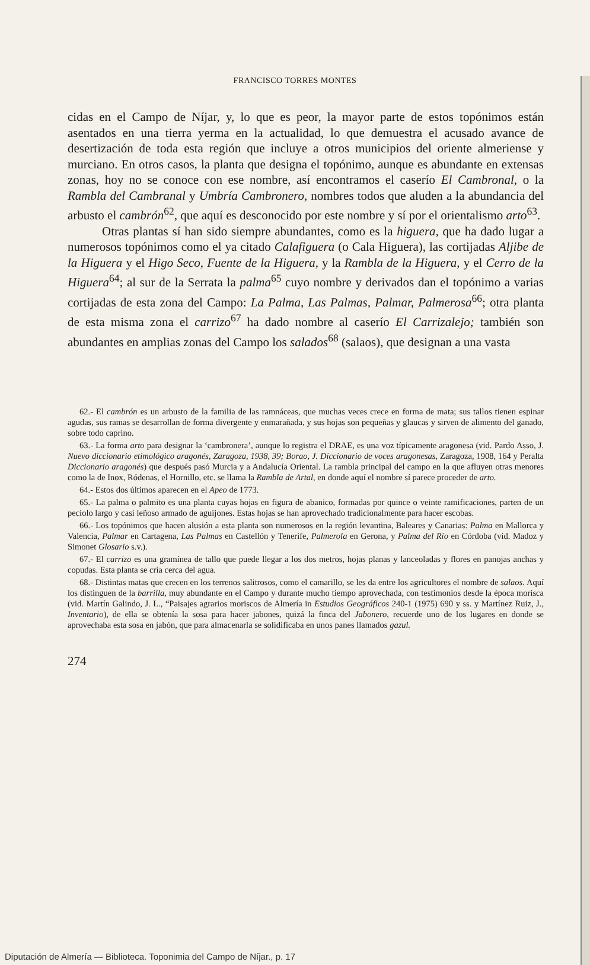FRANCISCO TORRES MONTES
cidas en el Campo de Níjar, y, lo que es peor, la mayor parte de estos topónimos están asentados en una tierra yerma en la actualidad, lo que demuestra el acusado avance de desertización de toda esta región que incluye a otros municipios del oriente almeriense y murciano. En otros casos, la planta que designa el topónimo, aunque es abundante en extensas zonas, hoy no se conoce con ese nombre, así encontramos el caserío El Cambronal, o la Rambla del Cambranal y Umbría Cambronero, nombres todos que aluden a la abundancia del arbusto el cambrón<sup>62</sup>, que aquí es desconocido por este nombre y sí por el orientalismo arto<sup>63</sup>.
Otras plantas sí han sido siempre abundantes, como es la higuera, que ha dado lugar a numerosos topónimos como el ya citado Calafiguera (o Cala Higuera), las cortijadas Aljibe de la Higuera y el Higo Seco, Fuente de la Higuera, y la Rambla de la Higuera, y el Cerro de la Higuera<sup>64</sup>; al sur de la Serrata la palma<sup>65</sup> cuyo nombre y derivados dan el topónimo a varias cortijadas de esta zona del Campo: La Palma, Las Palmas, Palmar, Palmerosa<sup>66</sup>; otra planta de esta misma zona el carrizo<sup>67</sup> ha dado nombre al caserío El Carrizalejo; también son abundantes en amplias zonas del Campo los salados<sup>68</sup> (salaos), que designan a una vasta
62.- El cambrón es un arbusto de la familia de las ramnáceas, que muchas veces crece en forma de mata; sus tallos tienen espinar agudas, sus ramas se desarrollan de forma divergente y enmarañada, y sus hojas son pequeñas y glaucas y sirven de alimento del ganado, sobre todo caprino.
63.- La forma arto para designar la ‘cambronera’, aunque lo registra el DRAE, es una voz típicamente aragonesa (vid. Pardo Asso, J. Nuevo diccionario etimológico aragonés, Zaragoza, 1938, 39; Borao, J. Diccionario de voces aragonesas, Zaragoza, 1908, 164 y Peralta Diccionario aragonés) que después pasó Murcia y a Andalucía Oriental. La rambla principal del campo en la que afluyen otras menores como la de Inox, Ródenas, el Hornillo, etc. se llama la Rambla de Artal, en donde aquí el nombre sí parece proceder de arto.
64.- Estos dos últimos aparecen en el Apeo de 1773.
65.- La palma o palmito es una planta cuyas hojas en figura de abanico, formadas por quince o veinte ramificaciones, parten de un peciolo largo y casi leñoso armado de aguijones. Estas hojas se han aprovechado tradicionalmente para hacer escobas.
66.- Los topónimos que hacen alusión a esta planta son numerosos en la región levantina, Baleares y Canarias: Palma en Mallorca y Valencia, Palmar en Cartagena, Las Palmas en Castellón y Tenerife, Palmerola en Gerona, y Palma del Río en Córdoba (vid. Madoz y Simonet Glosario s.v.).
67.- El carrizo es una gramínea de tallo que puede llegar a los dos metros, hojas planas y lanceoladas y flores en panojas anchas y copudas. Esta planta se cría cerca del agua.
68.- Distintas matas que crecen en los terrenos salitrosos, como el camarillo, se les da entre los agricultores el nombre de salaos. Aquí los distinguen de la barrilla, muy abundante en el Campo y durante mucho tiempo aprovechada, con testimonios desde la época morisca (vid. Martín Galindo, J. L., “Paisajes agrarios moriscos de Almería in Estudios Geográficos 240-1 (1975) 690 y ss. y Martínez Ruiz, J., Inventario), de ella se obtenía la sosa para hacer jabones, quizá la finca del Jabonero, recuerde uno de los lugares en donde se aprovechaba esta sosa en jabón, que para almacenarla se solidificaba en unos panes llamados gazul.
274
Diputación de Almería — Biblioteca. Toponimia del Campo de Níjar., p. 17